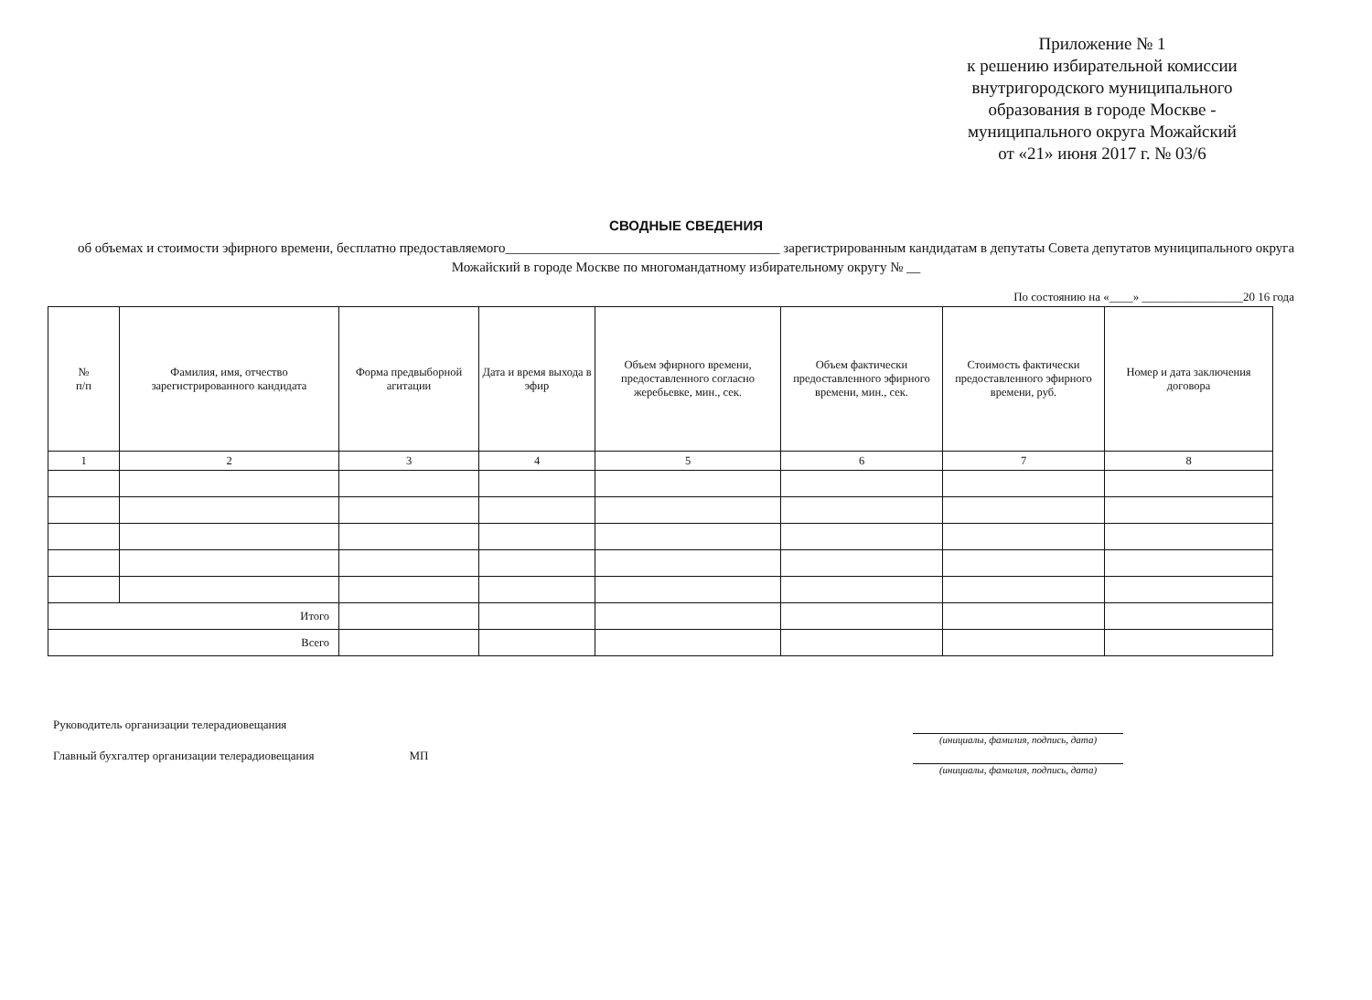Приложение № 1
к решению избирательной комиссии
внутригородского муниципального
образования в городе Москве -
муниципального округа Можайский
от «21» июня 2017 г. № 03/6
СВОДНЫЕ СВЕДЕНИЯ
об объемах и стоимости эфирного времени, бесплатно предоставляемого________________________________________ зарегистрированным кандидатам в депутаты Совета депутатов муниципального округа Можайский в городе Москве по многомандатному избирательному округу № __
По состоянию на «____» _________________20 16 года
| № п/п | Фамилия, имя, отчество зарегистрированного кандидата | Форма предвыборной агитации | Дата и время выхода в эфир | Объем эфирного времени, предоставленного согласно жеребьевке, мин., сек. | Объем фактически предоставленного эфирного времени, мин., сек. | Стоимость фактически предоставленного эфирного времени, руб. | Номер и дата заключения договора |
| --- | --- | --- | --- | --- | --- | --- | --- |
| 1 | 2 | 3 | 4 | 5 | 6 | 7 | 8 |
| Итого | | | | | | | |
| Всего | | | | | | | |
Руководитель организации телерадиовещания
Главный бухгалтер организации телерадиовещания МП
(инициалы, фамилия, подпись, дата)
(инициалы, фамилия, подпись, дата)